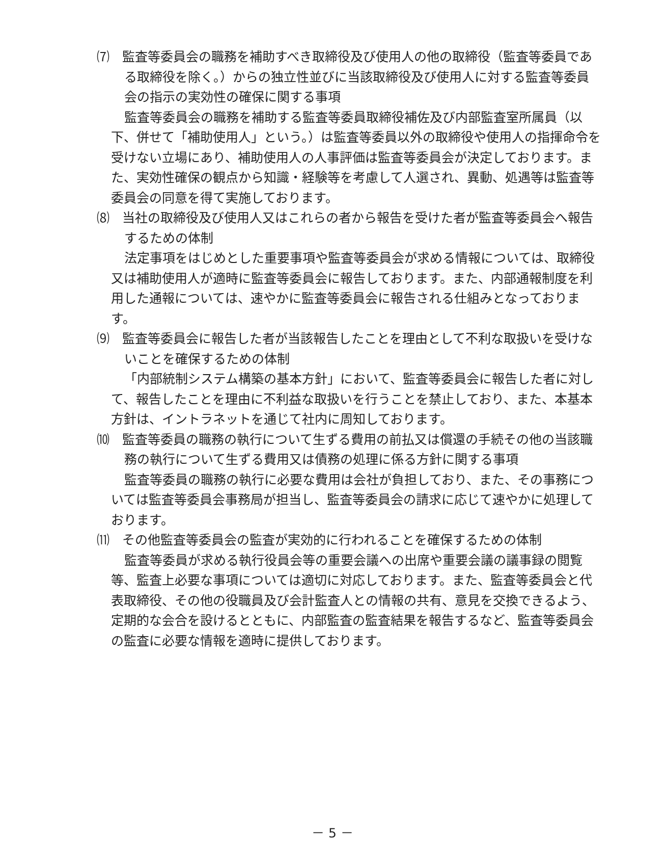⑺　監査等委員会の職務を補助すべき取締役及び使用人の他の取締役（監査等委員である取締役を除く。）からの独立性並びに当該取締役及び使用人に対する監査等委員会の指示の実効性の確保に関する事項
監査等委員会の職務を補助する監査等委員取締役補佐及び内部監査室所属員（以下、併せて「補助使用人」という。）は監査等委員以外の取締役や使用人の指揮命令を受けない立場にあり、補助使用人の人事評価は監査等委員会が決定しております。また、実効性確保の観点から知識・経験等を考慮して人選され、異動、処遇等は監査等委員会の同意を得て実施しております。
⑻　当社の取締役及び使用人又はこれらの者から報告を受けた者が監査等委員会へ報告するための体制
法定事項をはじめとした重要事項や監査等委員会が求める情報については、取締役又は補助使用人が適時に監査等委員会に報告しております。また、内部通報制度を利用した通報については、速やかに監査等委員会に報告される仕組みとなっております。
⑼　監査等委員会に報告した者が当該報告したことを理由として不利な取扱いを受けないことを確保するための体制
「内部統制システム構築の基本方針」において、監査等委員会に報告した者に対して、報告したことを理由に不利益な取扱いを行うことを禁止しており、また、本基本方針は、イントラネットを通じて社内に周知しております。
⑽　監査等委員の職務の執行について生ずる費用の前払又は償還の手続その他の当該職務の執行について生ずる費用又は債務の処理に係る方針に関する事項
監査等委員の職務の執行に必要な費用は会社が負担しており、また、その事務については監査等委員会事務局が担当し、監査等委員会の請求に応じて速やかに処理しております。
⑾　その他監査等委員会の監査が実効的に行われることを確保するための体制
監査等委員が求める執行役員会等の重要会議への出席や重要会議の議事録の閲覧等、監査上必要な事項については適切に対応しております。また、監査等委員会と代表取締役、その他の役職員及び会計監査人との情報の共有、意見を交換できるよう、定期的な会合を設けるとともに、内部監査の監査結果を報告するなど、監査等委員会の監査に必要な情報を適時に提供しております。
－ 5 －